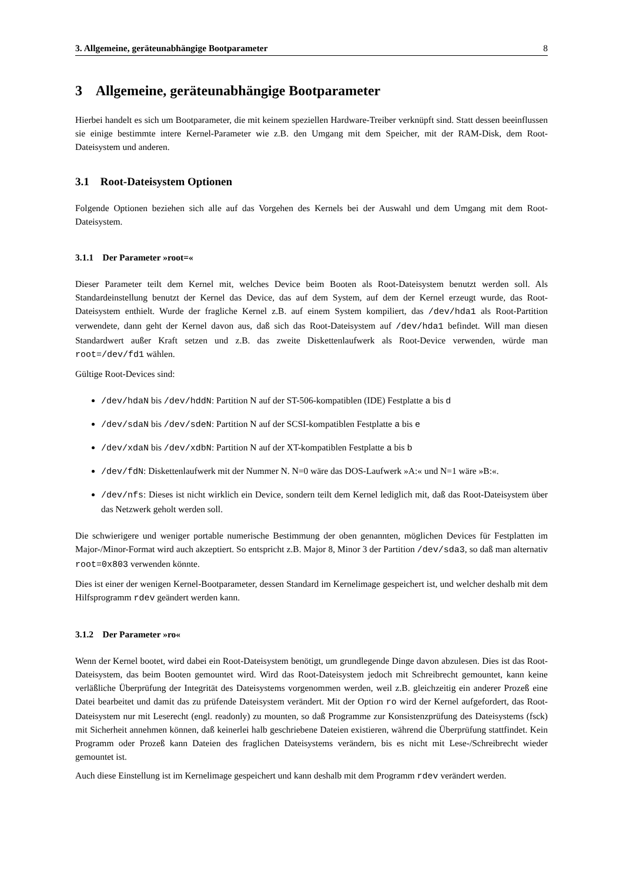3. Allgemeine, geräteunabhängige Bootparameter 8
3 Allgemeine, geräteunabhängige Bootparameter
Hierbei handelt es sich um Bootparameter, die mit keinem speziellen Hardware-Treiber verknüpft sind. Statt dessen beeinflussen sie einige bestimmte intere Kernel-Parameter wie z.B. den Umgang mit dem Speicher, mit der RAM-Disk, dem Root-Dateisystem und anderen.
3.1 Root-Dateisystem Optionen
Folgende Optionen beziehen sich alle auf das Vorgehen des Kernels bei der Auswahl und dem Umgang mit dem Root-Dateisystem.
3.1.1 Der Parameter »root=«
Dieser Parameter teilt dem Kernel mit, welches Device beim Booten als Root-Dateisystem benutzt werden soll. Als Standardeinstellung benutzt der Kernel das Device, das auf dem System, auf dem der Kernel erzeugt wurde, das Root-Dateisystem enthielt. Wurde der fragliche Kernel z.B. auf einem System kompiliert, das /dev/hda1 als Root-Partition verwendete, dann geht der Kernel davon aus, daß sich das Root-Dateisystem auf /dev/hda1 befindet. Will man diesen Standardwert außer Kraft setzen und z.B. das zweite Diskettenlaufwerk als Root-Device verwenden, würde man root=/dev/fd1 wählen.
Gültige Root-Devices sind:
/dev/hdaN bis /dev/hddN: Partition N auf der ST-506-kompatiblen (IDE) Festplatte a bis d
/dev/sdaN bis /dev/sdeN: Partition N auf der SCSI-kompatiblen Festplatte a bis e
/dev/xdaN bis /dev/xdbN: Partition N auf der XT-kompatiblen Festplatte a bis b
/dev/fdN: Diskettenlaufwerk mit der Nummer N. N=0 wäre das DOS-Laufwerk »A:« und N=1 wäre »B:«.
/dev/nfs: Dieses ist nicht wirklich ein Device, sondern teilt dem Kernel lediglich mit, daß das Root-Dateisystem über das Netzwerk geholt werden soll.
Die schwierigere und weniger portable numerische Bestimmung der oben genannten, möglichen Devices für Festplatten im Major-/Minor-Format wird auch akzeptiert. So entspricht z.B. Major 8, Minor 3 der Partition /dev/sda3, so daß man alternativ root=0x803 verwenden könnte.
Dies ist einer der wenigen Kernel-Bootparameter, dessen Standard im Kernelimage gespeichert ist, und welcher deshalb mit dem Hilfsprogramm rdev geändert werden kann.
3.1.2 Der Parameter »ro«
Wenn der Kernel bootet, wird dabei ein Root-Dateisystem benötigt, um grundlegende Dinge davon abzulesen. Dies ist das Root-Dateisystem, das beim Booten gemountet wird. Wird das Root-Dateisystem jedoch mit Schreibrecht gemountet, kann keine verläßliche Überprüfung der Integrität des Dateisystems vorgenommen werden, weil z.B. gleichzeitig ein anderer Prozeß eine Datei bearbeitet und damit das zu prüfende Dateisystem verändert. Mit der Option ro wird der Kernel aufgefordert, das Root-Dateisystem nur mit Leserecht (engl. readonly) zu mounten, so daß Programme zur Konsistenzprüfung des Dateisystems (fsck) mit Sicherheit annehmen können, daß keinerlei halb geschriebene Dateien existieren, während die Überprüfung stattfindet. Kein Programm oder Prozeß kann Dateien des fraglichen Dateisystems verändern, bis es nicht mit Lese-/Schreibrecht wieder gemountet ist.
Auch diese Einstellung ist im Kernelimage gespeichert und kann deshalb mit dem Programm rdev verändert werden.